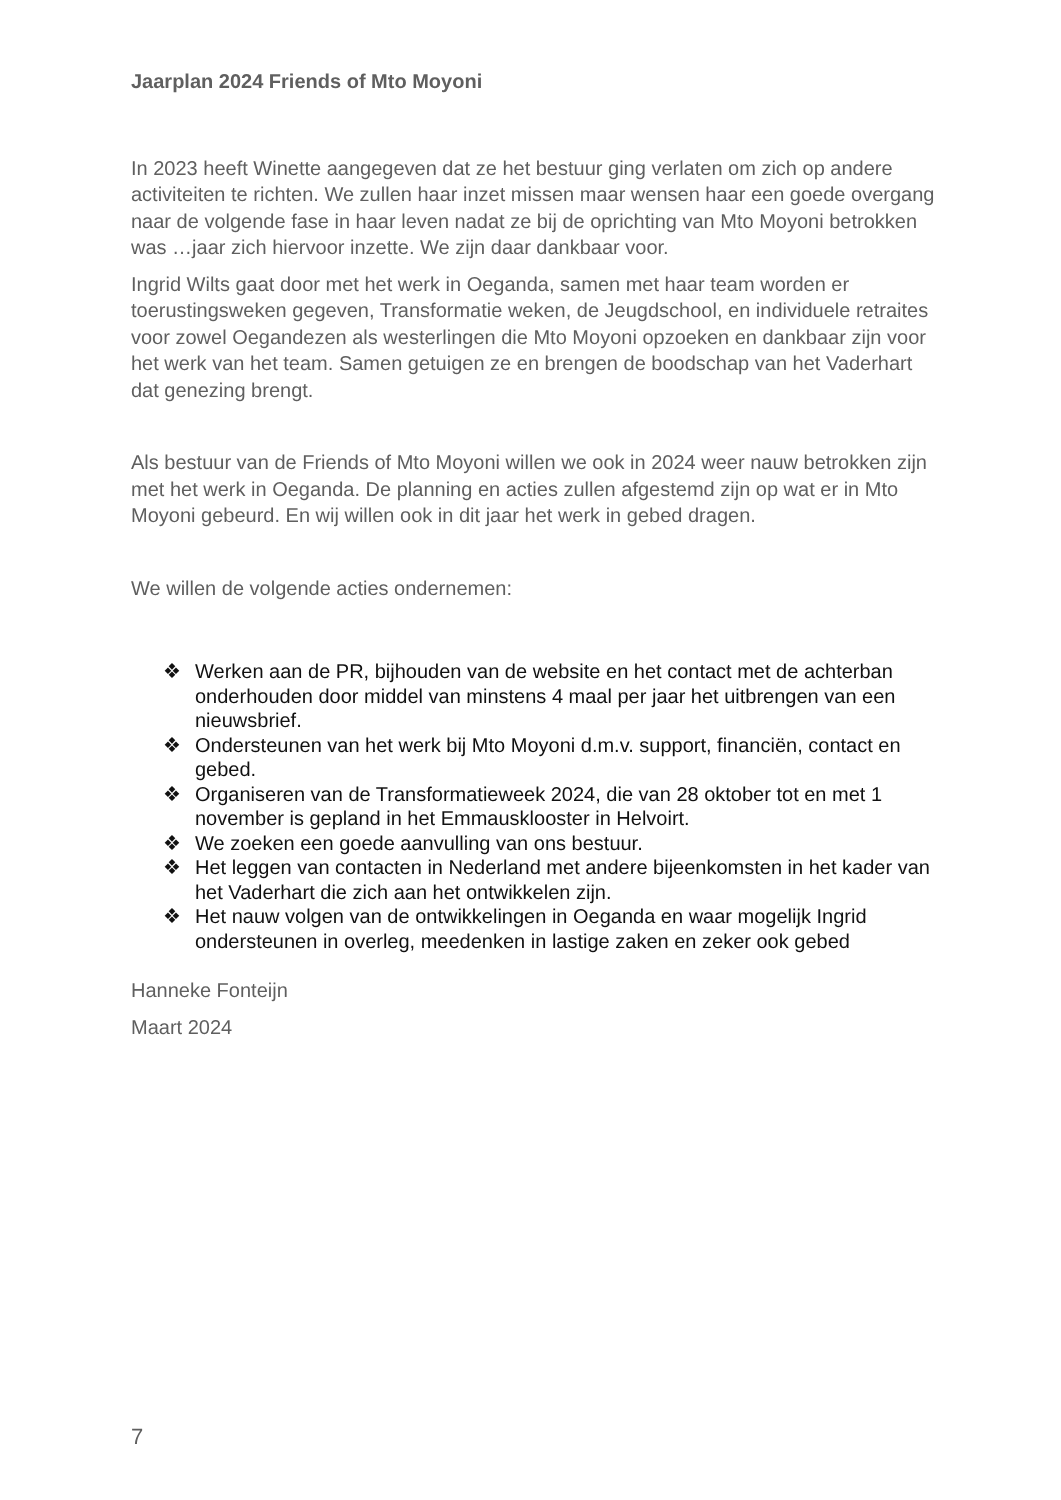Jaarplan 2024 Friends of Mto Moyoni
In 2023 heeft Winette aangegeven dat ze het bestuur ging verlaten om zich op andere activiteiten te richten. We zullen haar inzet missen maar wensen haar een goede overgang naar de volgende fase in haar leven nadat ze bij de oprichting van Mto Moyoni betrokken was …jaar zich hiervoor inzette. We zijn daar dankbaar voor.
Ingrid Wilts gaat door met het werk in Oeganda, samen met haar team worden er toerustingsweken gegeven, Transformatie weken, de Jeugdschool, en individuele retraites voor zowel Oegandezen als westerlingen die Mto Moyoni opzoeken en dankbaar zijn voor het werk van het team. Samen getuigen ze en brengen de boodschap van het Vaderhart dat genezing brengt.
Als bestuur van de Friends of Mto Moyoni willen we ook in 2024 weer nauw betrokken zijn met het werk in Oeganda. De planning en acties zullen afgestemd zijn op wat er in Mto Moyoni gebeurd. En wij willen ook in dit jaar het werk in gebed dragen.
We willen de volgende acties ondernemen:
❖ Werken aan de PR, bijhouden van de website en het contact met de achterban onderhouden door middel van minstens 4 maal per jaar het uitbrengen van een nieuwsbrief.
❖ Ondersteunen van het werk bij Mto Moyoni d.m.v. support, financiën, contact en gebed.
❖ Organiseren van de Transformatieweek 2024, die van 28 oktober tot en met 1 november is gepland in het Emmausklooster in Helvoirt.
❖ We zoeken een goede aanvulling van ons bestuur.
❖ Het leggen van contacten in Nederland met andere bijeenkomsten in het kader van het Vaderhart die zich aan het ontwikkelen zijn.
❖ Het nauw volgen van de ontwikkelingen in Oeganda en waar mogelijk Ingrid ondersteunen in overleg, meedenken in lastige zaken en zeker ook gebed
Hanneke Fonteijn
Maart 2024
7